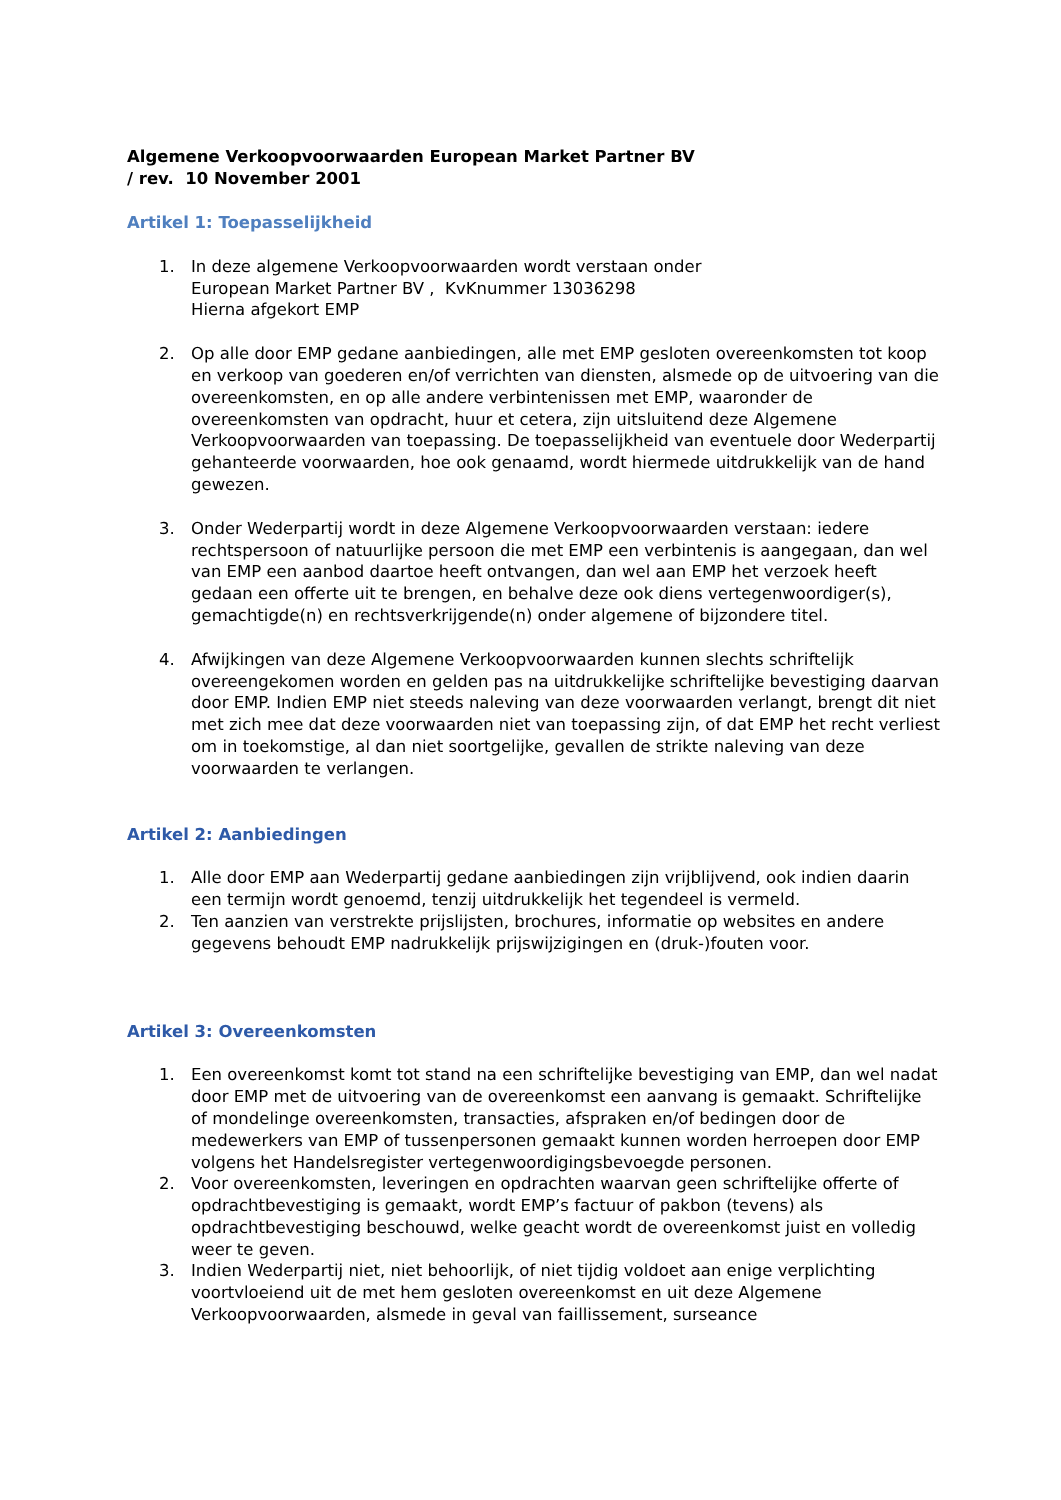Algemene Verkoopvoorwaarden European Market Partner BV
/ rev. 10 November 2001
Artikel 1: Toepasselijkheid
1. In deze algemene Verkoopvoorwaarden wordt verstaan onder
European Market Partner BV , KvKnummer 13036298
Hierna afgekort EMP
2. Op alle door EMP gedane aanbiedingen, alle met EMP gesloten overeenkomsten tot koop en verkoop van goederen en/of verrichten van diensten, alsmede op de uitvoering van die overeenkomsten, en op alle andere verbintenissen met EMP, waaronder de overeenkomsten van opdracht, huur et cetera, zijn uitsluitend deze Algemene Verkoopvoorwaarden van toepassing. De toepasselijkheid van eventuele door Wederpartij gehanteerde voorwaarden, hoe ook genaamd, wordt hiermede uitdrukkelijk van de hand gewezen.
3. Onder Wederpartij wordt in deze Algemene Verkoopvoorwaarden verstaan: iedere rechtspersoon of natuurlijke persoon die met EMP een verbintenis is aangegaan, dan wel van EMP een aanbod daartoe heeft ontvangen, dan wel aan EMP het verzoek heeft gedaan een offerte uit te brengen, en behalve deze ook diens vertegenwoordiger(s), gemachtigde(n) en rechtsverkrijgende(n) onder algemene of bijzondere titel.
4. Afwijkingen van deze Algemene Verkoopvoorwaarden kunnen slechts schriftelijk overeengekomen worden en gelden pas na uitdrukkelijke schriftelijke bevestiging daarvan door EMP. Indien EMP niet steeds naleving van deze voorwaarden verlangt, brengt dit niet met zich mee dat deze voorwaarden niet van toepassing zijn, of dat EMP het recht verliest om in toekomstige, al dan niet soortgelijke, gevallen de strikte naleving van deze voorwaarden te verlangen.
Artikel 2: Aanbiedingen
1. Alle door EMP aan Wederpartij gedane aanbiedingen zijn vrijblijvend, ook indien daarin een termijn wordt genoemd, tenzij uitdrukkelijk het tegendeel is vermeld.
2. Ten aanzien van verstrekte prijslijsten, brochures, informatie op websites en andere gegevens behoudt EMP nadrukkelijk prijswijzigingen en (druk-)fouten voor.
Artikel 3: Overeenkomsten
1. Een overeenkomst komt tot stand na een schriftelijke bevestiging van EMP, dan wel nadat door EMP met de uitvoering van de overeenkomst een aanvang is gemaakt. Schriftelijke of mondelinge overeenkomsten, transacties, afspraken en/of bedingen door de medewerkers van EMP of tussenpersonen gemaakt kunnen worden herroepen door EMP volgens het Handelsregister vertegenwoordigingsbevoegde personen.
2. Voor overeenkomsten, leveringen en opdrachten waarvan geen schriftelijke offerte of opdrachtbevestiging is gemaakt, wordt EMP’s factuur of pakbon (tevens) als opdrachtbevestiging beschouwd, welke geacht wordt de overeenkomst juist en volledig weer te geven.
3. Indien Wederpartij niet, niet behoorlijk, of niet tijdig voldoet aan enige verplichting voortvloeiend uit de met hem gesloten overeenkomst en uit deze Algemene Verkoopvoorwaarden, alsmede in geval van faillissement, surseance